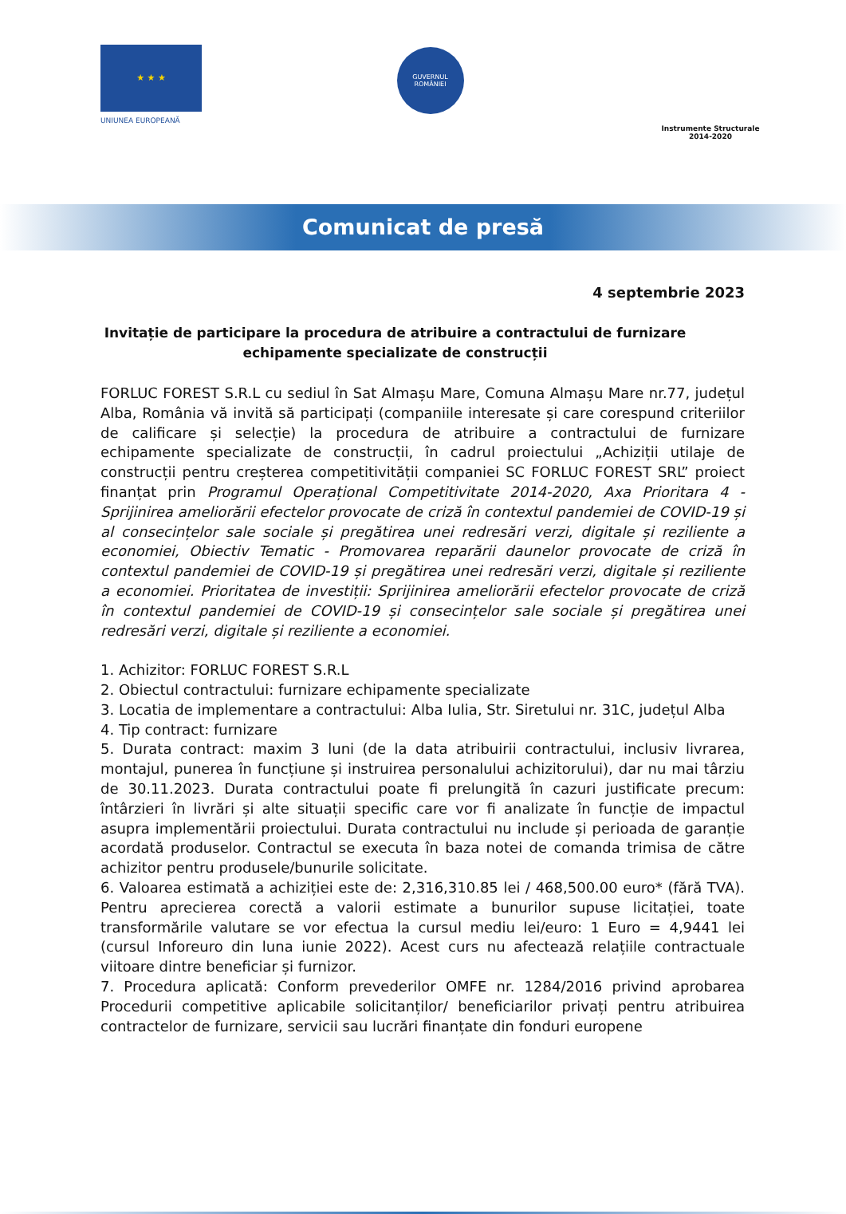★ ★ ★
UNIUNEA EUROPEANĂ
GUVERNUL
ROMÂNIEI
Instrumente Structurale
2014-2020
Comunicat de presă
4 septembrie 2023
Invitație de participare la procedura de atribuire a contractului de furnizare echipamente specializate de construcții
FORLUC FOREST S.R.L cu sediul în Sat Almașu Mare, Comuna Almașu Mare nr.77, județul Alba, România vă invită să participați (companiile interesate și care corespund criteriilor de calificare și selecție) la procedura de atribuire a contractului de furnizare echipamente specializate de construcții, în cadrul proiectului „Achiziții utilaje de construcții pentru creșterea competitivității companiei SC FORLUC FOREST SRL” proiect finanțat prin Programul Operațional Competitivitate 2014-2020, Axa Prioritara 4 - Sprijinirea ameliorării efectelor provocate de criză în contextul pandemiei de COVID-19 și al consecințelor sale sociale și pregătirea unei redresări verzi, digitale și reziliente a economiei, Obiectiv Tematic - Promovarea reparării daunelor provocate de criză în contextul pandemiei de COVID-19 și pregătirea unei redresări verzi, digitale și reziliente a economiei. Prioritatea de investiții: Sprijinirea ameliorării efectelor provocate de criză în contextul pandemiei de COVID-19 și consecințelor sale sociale și pregătirea unei redresări verzi, digitale și reziliente a economiei.
1. Achizitor: FORLUC FOREST S.R.L
2. Obiectul contractului: furnizare echipamente specializate
3. Locatia de implementare a contractului: Alba Iulia, Str. Siretului nr. 31C, județul Alba
4. Tip contract: furnizare
5. Durata contract: maxim 3 luni (de la data atribuirii contractului, inclusiv livrarea, montajul, punerea în funcțiune și instruirea personalului achizitorului), dar nu mai târziu de 30.11.2023. Durata contractului poate fi prelungită în cazuri justificate precum: întârzieri în livrări și alte situații specific care vor fi analizate în funcție de impactul asupra implementării proiectului. Durata contractului nu include și perioada de garanție acordată produselor. Contractul se executa în baza notei de comanda trimisa de către achizitor pentru produsele/bunurile solicitate.
6. Valoarea estimată a achiziției este de: 2,316,310.85 lei / 468,500.00 euro* (fără TVA). Pentru aprecierea corectă a valorii estimate a bunurilor supuse licitației, toate transformările valutare se vor efectua la cursul mediu lei/euro: 1 Euro = 4,9441 lei (cursul Inforeuro din luna iunie 2022). Acest curs nu afectează relațiile contractuale viitoare dintre beneficiar și furnizor.
7. Procedura aplicată: Conform prevederilor OMFE nr. 1284/2016 privind aprobarea Procedurii competitive aplicabile solicitanților/ beneficiarilor privați pentru atribuirea contractelor de furnizare, servicii sau lucrări finanțate din fonduri europene